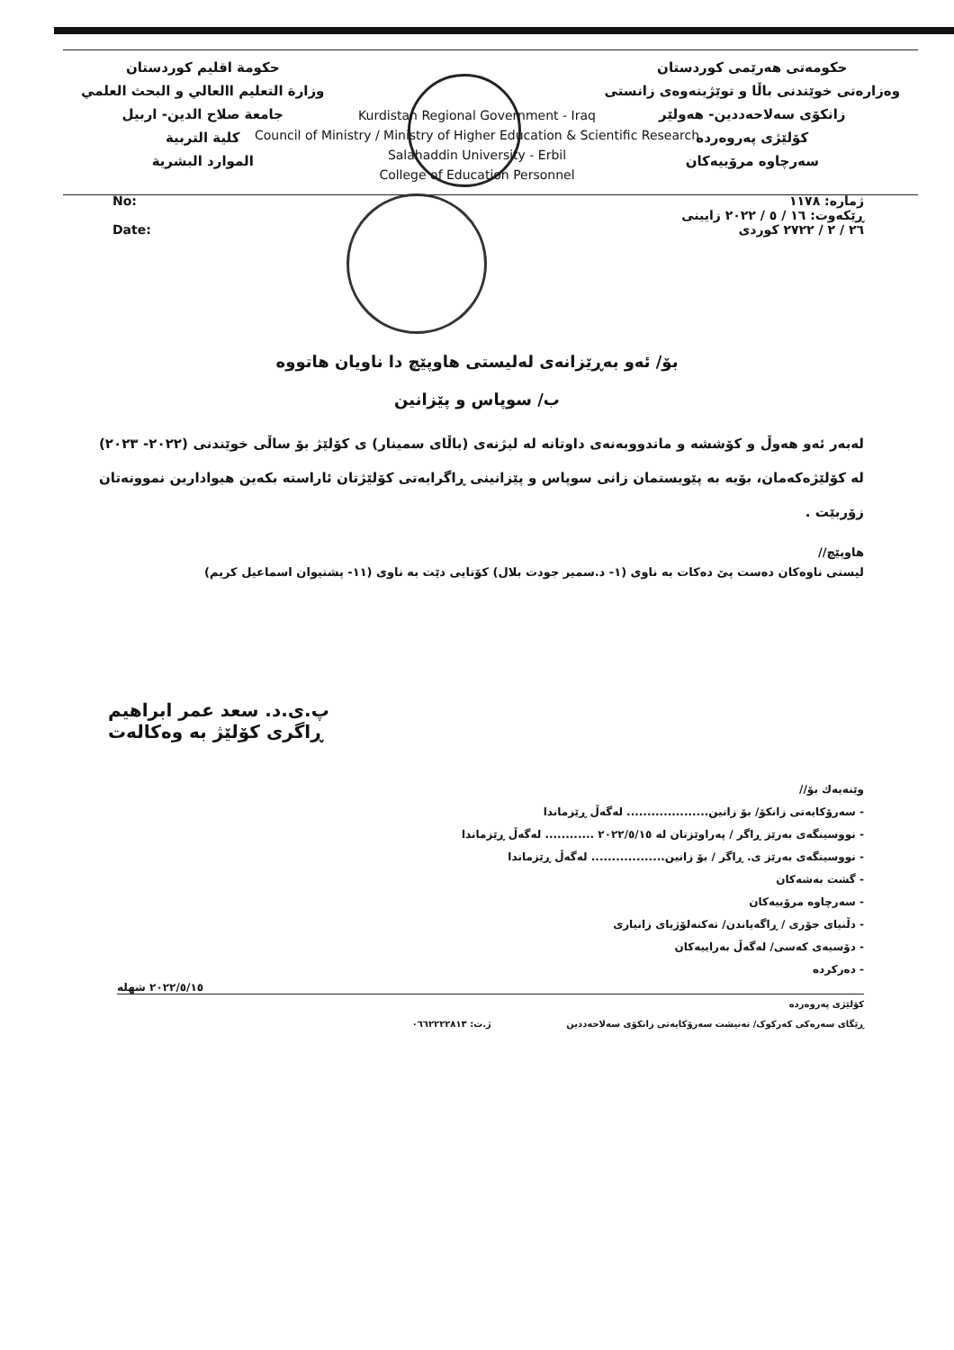حكومة اقليم كوردستان
وزارة التعليم االعالي و البحث العلمي
جامعة صلاح الدين- اربيل
كلية التربية
الموارد البشرية
حکومەتی هەرێمی کوردستان
وەزارەتی خوێندنی باڵا و توێژینەوەی زانستی
زانکۆی سەلاحەددین- هەولێر
کۆلێژی پەروەردە
سەرچاوە مرۆییەکان
Kurdistan Regional Government - Iraq
Council of Ministry / Ministry of Higher Education & Scientific Research
Salahaddin University - Erbil
College of Education Personnel
No:
Date:
ژمارە: ١١٧٨
ڕێکەوت: ١٦ / ٥ / ٢٠٢٢ زایینی
٢٦ / ٢ / ٢٧٢٢ کوردی
بۆ/ ئەو بەڕێزانەی لەلیستی هاوپێچ دا ناویان هاتووە
ب/ سوپاس و پێزانین
لەبەر ئەو هەوڵ و کۆششە و ماندووبەنەی داوتانە لە لیژنەی (باڵای سمینار) ی کۆلێژ بۆ ساڵی خوێندنی (٢٠٢٢- ٢٠٢٣) لە کۆلێژەکەمان، بۆیە بە پێویستمان زانی سوپاس و پێزانینی ڕاگرایەتی کۆلێژتان ئاراستە بکەین هیوادارین نموونەتان زۆربێت .
هاوپێچ//
لیستی ناوەکان دەست پێ دەکات بە ناوی (١- د.سمیر جودت بلال) کۆتایی دێت بە ناوی (١١- پشتیوان اسماعیل کریم)
پ.ی.د. سعد عمر ابراهیم
ڕاگری کۆلێژ بە وەکالەت
وێنەیەك بۆ//
- سەرۆکایەتی زانکۆ/ بۆ زانین.................... لەگەڵ ڕێزماندا
- نووسینگەی بەرێز ڕاگر / پەراوێزتان لە ٢٠٢٢/٥/١٥ ............ لەگەڵ ڕێزماندا
- نووسینگەی بەرێز ی. ڕاگر / بۆ زانین.................. لەگەڵ ڕێزماندا
- گشت بەشەکان
- سەرچاوە مرۆییەکان
- دڵنیای جۆری / ڕاگەیاندن/ تەکنەلۆژیای زانیاری
- دۆسیەی کەسی/ لەگەڵ بەراییەکان
- دەرکردە
٢٠٢٢/٥/١٥ شهله
کۆلێژی پەروەردە
ڕێگای سەرەکی کەرکوک/ تەنیشت سەرۆکایەتی زانکۆی سەلاحەددین ژ.ت: ٠٦٦٢٢٢٢٨١٣